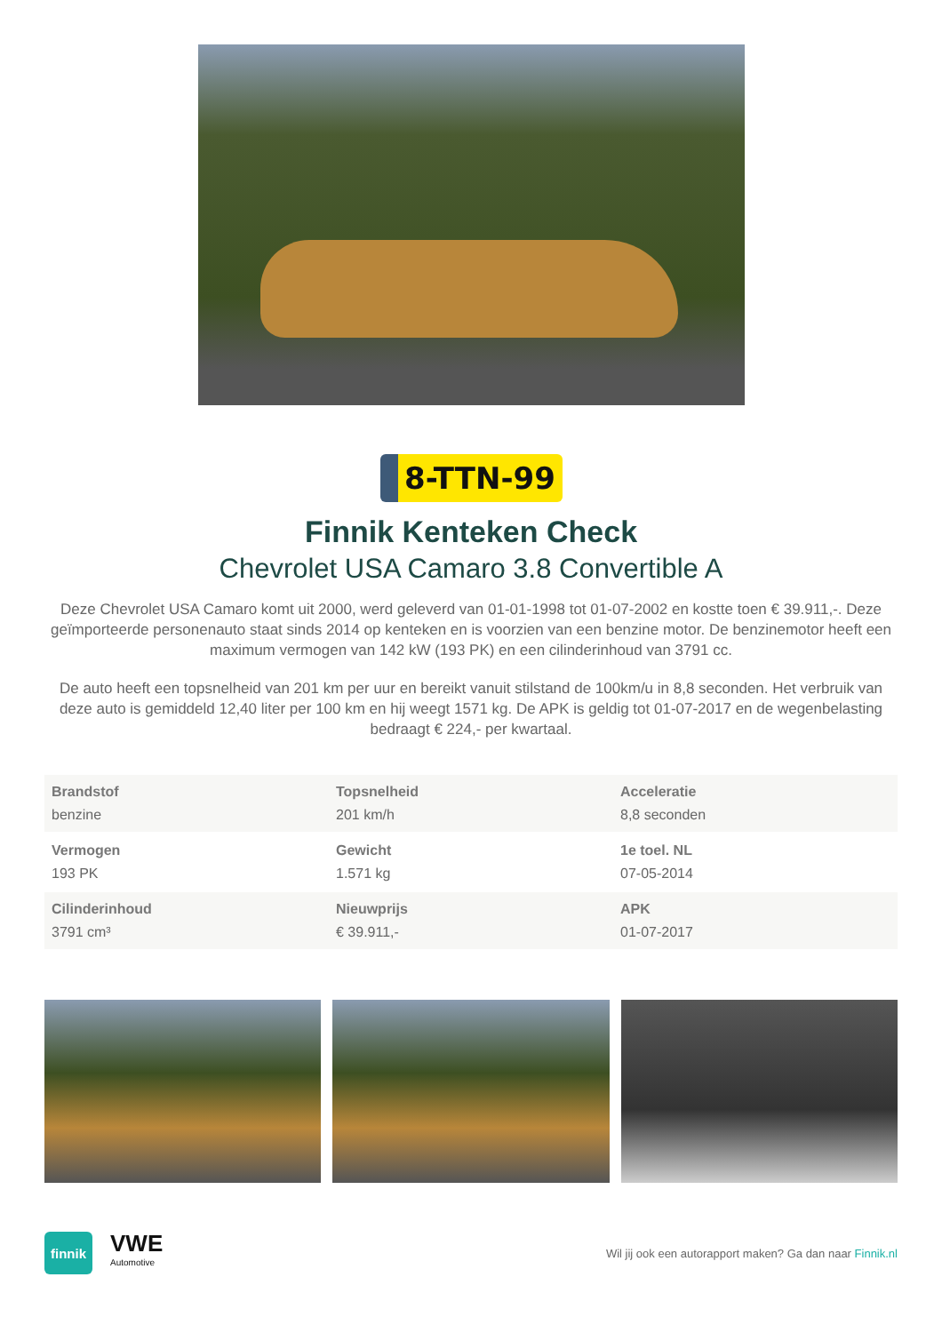8-TTN-99
Finnik Kenteken Check
Chevrolet USA Camaro 3.8 Convertible A
Deze Chevrolet USA Camaro komt uit 2000, werd geleverd van 01-01-1998 tot 01-07-2002 en kostte toen € 39.911,-. Deze geïmporteerde personenauto staat sinds 2014 op kenteken en is voorzien van een benzine motor. De benzinemotor heeft een maximum vermogen van 142 kW (193 PK) en een cilinderinhoud van 3791 cc.
De auto heeft een topsnelheid van 201 km per uur en bereikt vanuit stilstand de 100km/u in 8,8 seconden. Het verbruik van deze auto is gemiddeld 12,40 liter per 100 km en hij weegt 1571 kg. De APK is geldig tot 01-07-2017 en de wegenbelasting bedraagt € 224,- per kwartaal.
| Brandstof benzine | Topsnelheid 201 km/h | Acceleratie 8,8 seconden |
| Vermogen 193 PK | Gewicht 1.571 kg | 1e toel. NL 07-05-2014 |
| Cilinderinhoud 3791 cm³ | Nieuwprijs € 39.911,- | APK 01-07-2017 |
finnik
VWE
Automotive
Wil jij ook een autorapport maken? Ga dan naar Finnik.nl